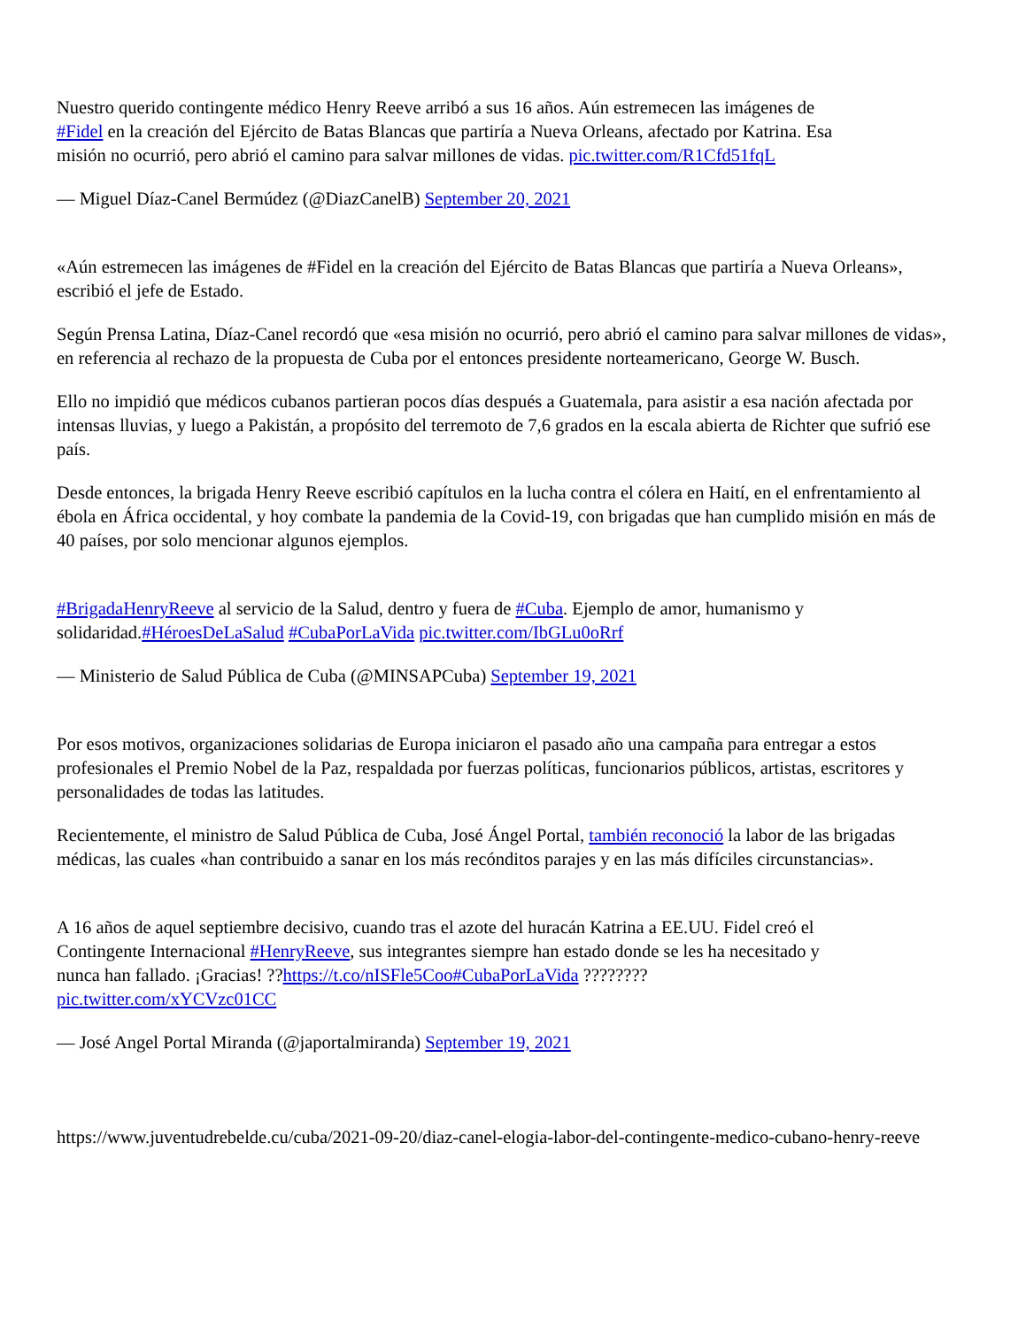Nuestro querido contingente médico Henry Reeve arribó a sus 16 años. Aún estremecen las imágenes de #Fidel en la creación del Ejército de Batas Blancas que partiría a Nueva Orleans, afectado por Katrina. Esa misión no ocurrió, pero abrió el camino para salvar millones de vidas. pic.twitter.com/R1Cfd51fqL
— Miguel Díaz-Canel Bermúdez (@DiazCanelB) September 20, 2021
«Aún estremecen las imágenes de #Fidel en la creación del Ejército de Batas Blancas que partiría a Nueva Orleans», escribió el jefe de Estado.
Según Prensa Latina, Díaz-Canel recordó que «esa misión no ocurrió, pero abrió el camino para salvar millones de vidas», en referencia al rechazo de la propuesta de Cuba por el entonces presidente norteamericano, George W. Busch.
Ello no impidió que médicos cubanos partieran pocos días después a Guatemala, para asistir a esa nación afectada por intensas lluvias, y luego a Pakistán, a propósito del terremoto de 7,6 grados en la escala abierta de Richter que sufrió ese país.
Desde entonces, la brigada Henry Reeve escribió capítulos en la lucha contra el cólera en Haití, en el enfrentamiento al ébola en África occidental, y hoy combate la pandemia de la Covid-19, con brigadas que han cumplido misión en más de 40 países, por solo mencionar algunos ejemplos.
#BrigadaHenryReeve al servicio de la Salud, dentro y fuera de #Cuba. Ejemplo de amor, humanismo y solidaridad.#HéroesDeLaSalud #CubaPorLaVida pic.twitter.com/IbGLu0oRrf
— Ministerio de Salud Pública de Cuba (@MINSAPCuba) September 19, 2021
Por esos motivos, organizaciones solidarias de Europa iniciaron el pasado año una campaña para entregar a estos profesionales el Premio Nobel de la Paz, respaldada por fuerzas políticas, funcionarios públicos, artistas, escritores y personalidades de todas las latitudes.
Recientemente, el ministro de Salud Pública de Cuba, José Ángel Portal, también reconoció la labor de las brigadas médicas, las cuales «han contribuido a sanar en los más recónditos parajes y en las más difíciles circunstancias».
A 16 años de aquel septiembre decisivo, cuando tras el azote del huracán Katrina a EE.UU. Fidel creó el Contingente Internacional #HenryReeve, sus integrantes siempre han estado donde se les ha necesitado y nunca han fallado. ¡Gracias! ??https://t.co/nISFle5Coo#CubaPorLaVida ???????? pic.twitter.com/xYCVzc01CC
— José Angel Portal Miranda (@japortalmiranda) September 19, 2021
https://www.juventudrebelde.cu/cuba/2021-09-20/diaz-canel-elogia-labor-del-contingente-medico-cubano-henry-reeve